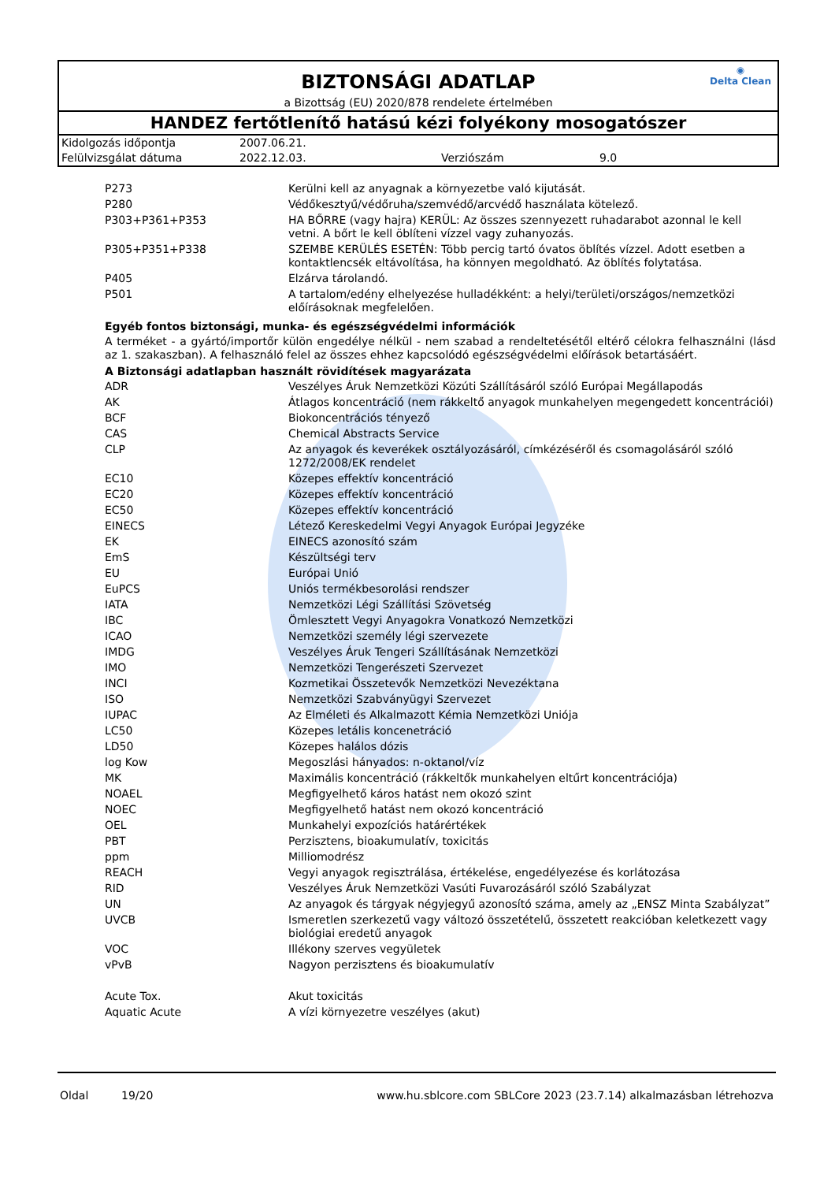◉
Delta Clean
BIZTONSÁGI ADATLAP
a Bizottság (EU) 2020/878 rendelete értelmében
HANDEZ fertőtlenítő hatású kézi folyékony mosogatószer
| Kidolgozás időpontja | 2007.06.21. | | |
| Felülvizsgálat dátuma | 2022.12.03. | Verziószám | 9.0 |
| P273 | Kerülni kell az anyagnak a környezetbe való kijutását. |
| P280 | Védőkesztyű/védőruha/szemvédő/arcvédő használata kötelező. |
| P303+P361+P353 | HA BŐRRE (vagy hajra) KERÜL: Az összes szennyezett ruhadarabot azonnal le kell vetni. A bőrt le kell öblíteni vízzel vagy zuhanyozás. |
| P305+P351+P338 | SZEMBE KERÜLÉS ESETÉN: Több percig tartó óvatos öblítés vízzel. Adott esetben a kontaktlencsék eltávolítása, ha könnyen megoldható. Az öblítés folytatása. |
| P405 | Elzárva tárolandó. |
| P501 | A tartalom/edény elhelyezése hulladékként: a helyi/területi/országos/nemzetközi előírásoknak megfelelően. |
Egyéb fontos biztonsági, munka- és egészségvédelmi információk
A terméket - a gyártó/importőr külön engedélye nélkül - nem szabad a rendeltetésétől eltérő célokra felhasználni (lásd az 1. szakaszban). A felhasználó felel az összes ehhez kapcsolódó egészségvédelmi előírások betartásáért.
A Biztonsági adatlapban használt rövidítések magyarázata
| ADR | Veszélyes Áruk Nemzetközi Közúti Szállításáról szóló Európai Megállapodás |
| AK | Átlagos koncentráció (nem rákkeltő anyagok munkahelyen megengedett koncentrációi) |
| BCF | Biokoncentrációs tényező |
| CAS | Chemical Abstracts Service |
| CLP | Az anyagok és keverékek osztályozásáról, címkézéséről és csomagolásáról szóló 1272/2008/EK rendelet |
| EC10 | Közepes effektív koncentráció |
| EC20 | Közepes effektív koncentráció |
| EC50 | Közepes effektív koncentráció |
| EINECS | Létező Kereskedelmi Vegyi Anyagok Európai Jegyzéke |
| EK | EINECS azonosító szám |
| EmS | Készültségi terv |
| EU | Európai Unió |
| EuPCS | Uniós termékbesorolási rendszer |
| IATA | Nemzetközi Légi Szállítási Szövetség |
| IBC | Ömlesztett Vegyi Anyagokra Vonatkozó Nemzetközi |
| ICAO | Nemzetközi személy légi szervezete |
| IMDG | Veszélyes Áruk Tengeri Szállításának Nemzetközi |
| IMO | Nemzetközi Tengerészeti Szervezet |
| INCI | Kozmetikai Összetevők Nemzetközi Nevezéktana |
| ISO | Nemzetközi Szabványügyi Szervezet |
| IUPAC | Az Elméleti és Alkalmazott Kémia Nemzetközi Uniója |
| LC50 | Közepes letális koncenetráció |
| LD50 | Közepes halálos dózis |
| log Kow | Megoszlási hányados: n-oktanol/víz |
| MK | Maximális koncentráció (rákkeltők munkahelyen eltűrt koncentrációja) |
| NOAEL | Megfigyelhető káros hatást nem okozó szint |
| NOEC | Megfigyelhető hatást nem okozó koncentráció |
| OEL | Munkahelyi expozíciós határértékek |
| PBT | Perzisztens, bioakumulatív, toxicitás |
| ppm | Milliomodrész |
| REACH | Vegyi anyagok regisztrálása, értékelése, engedélyezése és korlátozása |
| RID | Veszélyes Áruk Nemzetközi Vasúti Fuvarozásáról szóló Szabályzat |
| UN | Az anyagok és tárgyak négyjegyű azonosító száma, amely az „ENSZ Minta Szabályzat” |
| UVCB | Ismeretlen szerkezetű vagy változó összetételű, összetett reakcióban keletkezett vagy biológiai eredetű anyagok |
| VOC | Illékony szerves vegyületek |
| vPvB | Nagyon perzisztens és bioakumulatív |
| Acute Tox. | Akut toxicitás |
| Aquatic Acute | A vízi környezetre veszélyes (akut) |
Oldal 19/20 www.hu.sblcore.com SBLCore 2023 (23.7.14) alkalmazásban létrehozva